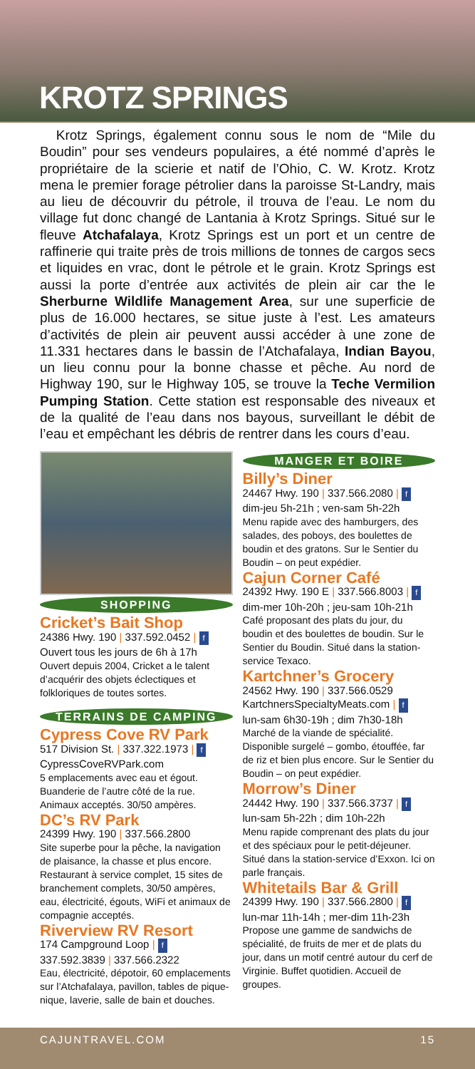KROTZ SPRINGS
Krotz Springs, également connu sous le nom de “Mile du Boudin” pour ses vendeurs populaires, a été nommé d’après le propriétaire de la scierie et natif de l’Ohio, C. W. Krotz. Krotz mena le premier forage pétrolier dans la paroisse St-Landry, mais au lieu de découvrir du pétrole, il trouva de l’eau. Le nom du village fut donc changé de Lantania à Krotz Springs. Situé sur le fleuve Atchafalaya, Krotz Springs est un port et un centre de raffinerie qui traite près de trois millions de tonnes de cargos secs et liquides en vrac, dont le pétrole et le grain. Krotz Springs est aussi la porte d’entrée aux activités de plein air car the le Sherburne Wildlife Management Area, sur une superficie de plus de 16.000 hectares, se situe juste à l’est. Les amateurs d’activités de plein air peuvent aussi accéder à une zone de 11.331 hectares dans le bassin de l’Atchafalaya, Indian Bayou, un lieu connu pour la bonne chasse et pêche. Au nord de Highway 190, sur le Highway 105, se trouve la Teche Vermilion Pumping Station. Cette station est responsable des niveaux et de la qualité de l’eau dans nos bayous, surveillant le débit de l’eau et empêchant les débris de rentrer dans les cours d’eau.
SHOPPING
Cricket’s Bait Shop
24386 Hwy. 190 | 337.592.0452 | f
Ouvert tous les jours de 6h à 17h
Ouvert depuis 2004, Cricket a le talent d’acquérir des objets éclectiques et folkloriques de toutes sortes.
TERRAINS DE CAMPING
Cypress Cove RV Park
517 Division St. | 337.322.1973 | f
CypressCoveRVPark.com
5 emplacements avec eau et égout. Buanderie de l’autre côté de la rue. Animaux acceptés. 30/50 ampères.
DC’s RV Park
24399 Hwy. 190 | 337.566.2800
Site superbe pour la pêche, la navigation de plaisance, la chasse et plus encore. Restaurant à service complet, 15 sites de branchement complets, 30/50 ampères, eau, électricité, égouts, WiFi et animaux de compagnie acceptés.
Riverview RV Resort
174 Campground Loop | f
337.592.3839 | 337.566.2322
Eau, électricité, dépotoir, 60 emplacements sur l’Atchafalaya, pavillon, tables de pique-nique, laverie, salle de bain et douches.
MANGER ET BOIRE
Billy’s Diner
24467 Hwy. 190 | 337.566.2080 | f
dim-jeu 5h-21h ; ven-sam 5h-22h
Menu rapide avec des hamburgers, des salades, des poboys, des boulettes de boudin et des gratons. Sur le Sentier du Boudin – on peut expédier.
Cajun Corner Café
24392 Hwy. 190 E | 337.566.8003 | f
dim-mer 10h-20h ; jeu-sam 10h-21h
Café proposant des plats du jour, du boudin et des boulettes de boudin. Sur le Sentier du Boudin. Situé dans la station-service Texaco.
Kartchner’s Grocery
24562 Hwy. 190 | 337.566.0529
KartchnersSpecialtyMeats.com | f
lun-sam 6h30-19h ; dim 7h30-18h
Marché de la viande de spécialité. Disponible surgelé – gombo, étouffée, far de riz et bien plus encore. Sur le Sentier du Boudin – on peut expédier.
Morrow’s Diner
24442 Hwy. 190 | 337.566.3737 | f
lun-sam 5h-22h ; dim 10h-22h
Menu rapide comprenant des plats du jour et des spéciaux pour le petit-déjeuner. Situé dans la station-service d’Exxon. Ici on parle français.
Whitetails Bar & Grill
24399 Hwy. 190 | 337.566.2800 | f
lun-mar 11h-14h ; mer-dim 11h-23h
Propose une gamme de sandwichs de spécialité, de fruits de mer et de plats du jour, dans un motif centré autour du cerf de Virginie. Buffet quotidien. Accueil de groupes.
CAJUNTRAVEL.COM 15